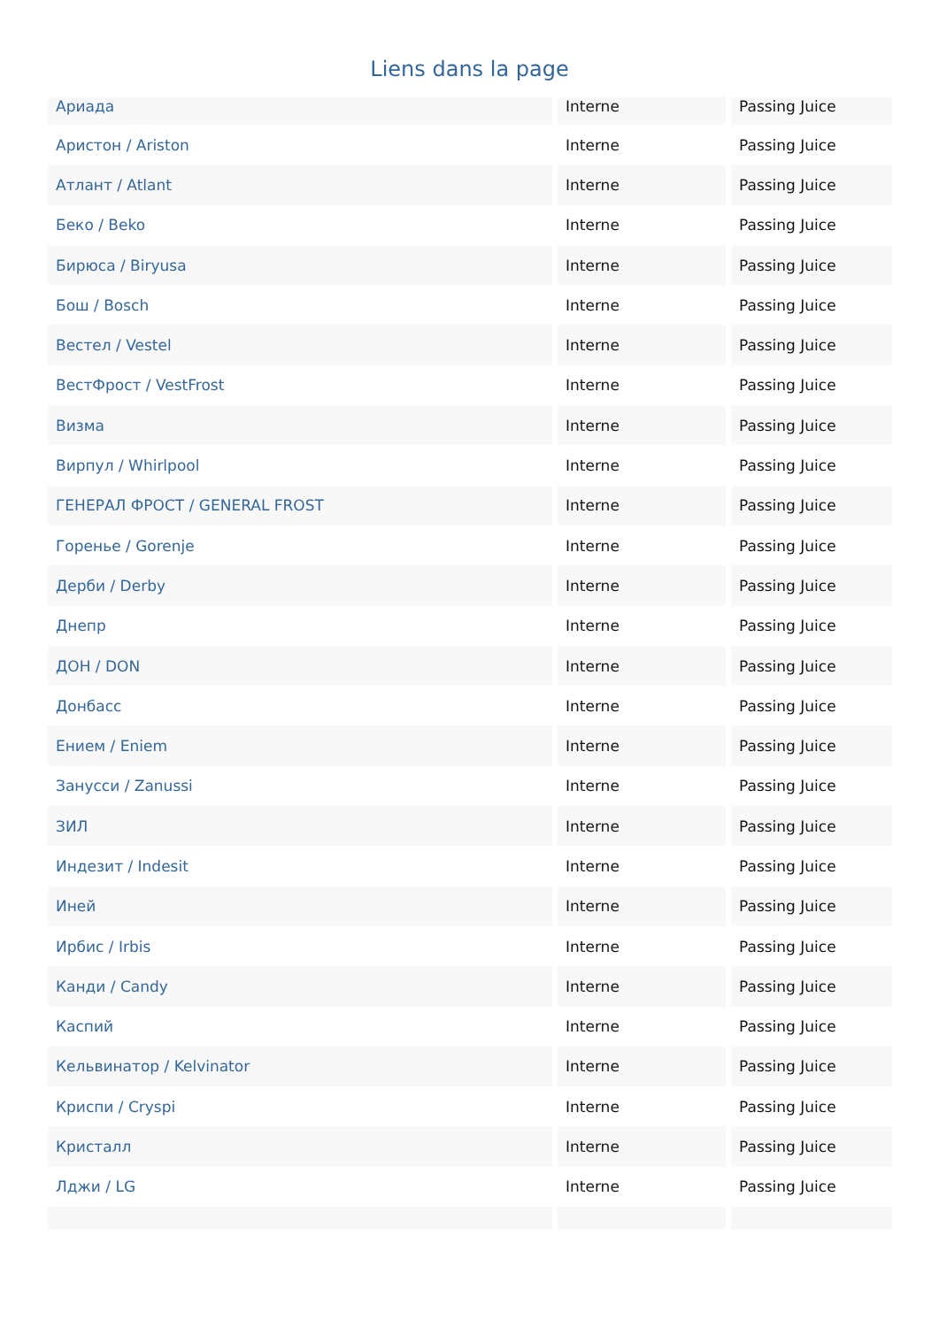Liens dans la page
| Ариада | Interne | Passing Juice |
| Аристон / Ariston | Interne | Passing Juice |
| Атлант / Atlant | Interne | Passing Juice |
| Беко / Beko | Interne | Passing Juice |
| Бирюса / Biryusa | Interne | Passing Juice |
| Бош / Bosch | Interne | Passing Juice |
| Вестел / Vestel | Interne | Passing Juice |
| ВестФрост / VestFrost | Interne | Passing Juice |
| Визма | Interne | Passing Juice |
| Вирпул / Whirlpool | Interne | Passing Juice |
| ГЕНЕРАЛ ФРОСТ / GENERAL FROST | Interne | Passing Juice |
| Горенье / Gorenje | Interne | Passing Juice |
| Дерби / Derby | Interne | Passing Juice |
| Днепр | Interne | Passing Juice |
| ДОН / DON | Interne | Passing Juice |
| Донбасс | Interne | Passing Juice |
| Ением / Eniem | Interne | Passing Juice |
| Занусси / Zanussi | Interne | Passing Juice |
| ЗИЛ | Interne | Passing Juice |
| Индезит / Indesit | Interne | Passing Juice |
| Иней | Interne | Passing Juice |
| Ирбис / Irbis | Interne | Passing Juice |
| Канди / Candy | Interne | Passing Juice |
| Каспий | Interne | Passing Juice |
| Кельвинатор / Kelvinator | Interne | Passing Juice |
| Криспи / Cryspi | Interne | Passing Juice |
| Кристалл | Interne | Passing Juice |
| Лджи / LG | Interne | Passing Juice |